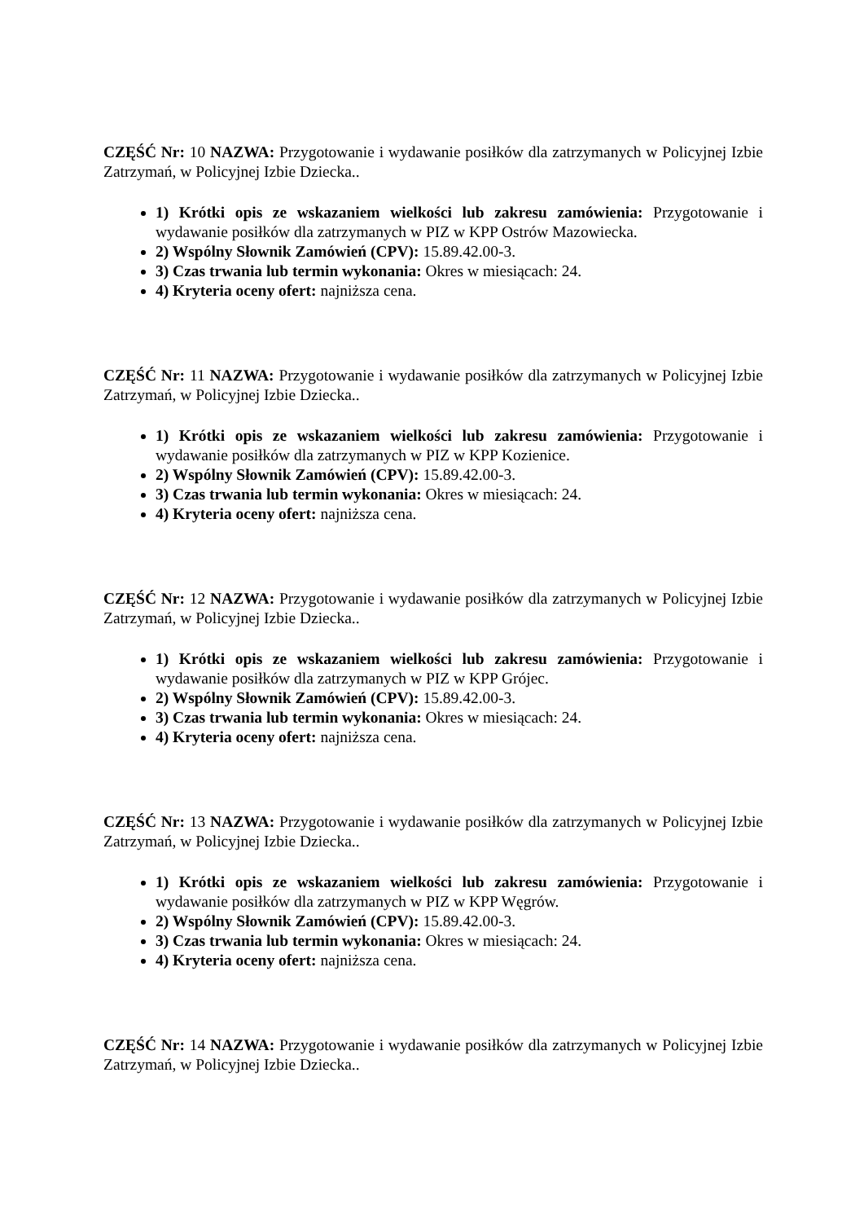CZĘŚĆ Nr: 10 NAZWA: Przygotowanie i wydawanie posiłków dla zatrzymanych w Policyjnej Izbie Zatrzymań, w Policyjnej Izbie Dziecka..
1) Krótki opis ze wskazaniem wielkości lub zakresu zamówienia: Przygotowanie i wydawanie posiłków dla zatrzymanych w PIZ w KPP Ostrów Mazowiecka.
2) Wspólny Słownik Zamówień (CPV): 15.89.42.00-3.
3) Czas trwania lub termin wykonania: Okres w miesiącach: 24.
4) Kryteria oceny ofert: najniższa cena.
CZĘŚĆ Nr: 11 NAZWA: Przygotowanie i wydawanie posiłków dla zatrzymanych w Policyjnej Izbie Zatrzymań, w Policyjnej Izbie Dziecka..
1) Krótki opis ze wskazaniem wielkości lub zakresu zamówienia: Przygotowanie i wydawanie posiłków dla zatrzymanych w PIZ w KPP Kozienice.
2) Wspólny Słownik Zamówień (CPV): 15.89.42.00-3.
3) Czas trwania lub termin wykonania: Okres w miesiącach: 24.
4) Kryteria oceny ofert: najniższa cena.
CZĘŚĆ Nr: 12 NAZWA: Przygotowanie i wydawanie posiłków dla zatrzymanych w Policyjnej Izbie Zatrzymań, w Policyjnej Izbie Dziecka..
1) Krótki opis ze wskazaniem wielkości lub zakresu zamówienia: Przygotowanie i wydawanie posiłków dla zatrzymanych w PIZ w KPP Grójec.
2) Wspólny Słownik Zamówień (CPV): 15.89.42.00-3.
3) Czas trwania lub termin wykonania: Okres w miesiącach: 24.
4) Kryteria oceny ofert: najniższa cena.
CZĘŚĆ Nr: 13 NAZWA: Przygotowanie i wydawanie posiłków dla zatrzymanych w Policyjnej Izbie Zatrzymań, w Policyjnej Izbie Dziecka..
1) Krótki opis ze wskazaniem wielkości lub zakresu zamówienia: Przygotowanie i wydawanie posiłków dla zatrzymanych w PIZ w KPP Węgrów.
2) Wspólny Słownik Zamówień (CPV): 15.89.42.00-3.
3) Czas trwania lub termin wykonania: Okres w miesiącach: 24.
4) Kryteria oceny ofert: najniższa cena.
CZĘŚĆ Nr: 14 NAZWA: Przygotowanie i wydawanie posiłków dla zatrzymanych w Policyjnej Izbie Zatrzymań, w Policyjnej Izbie Dziecka..